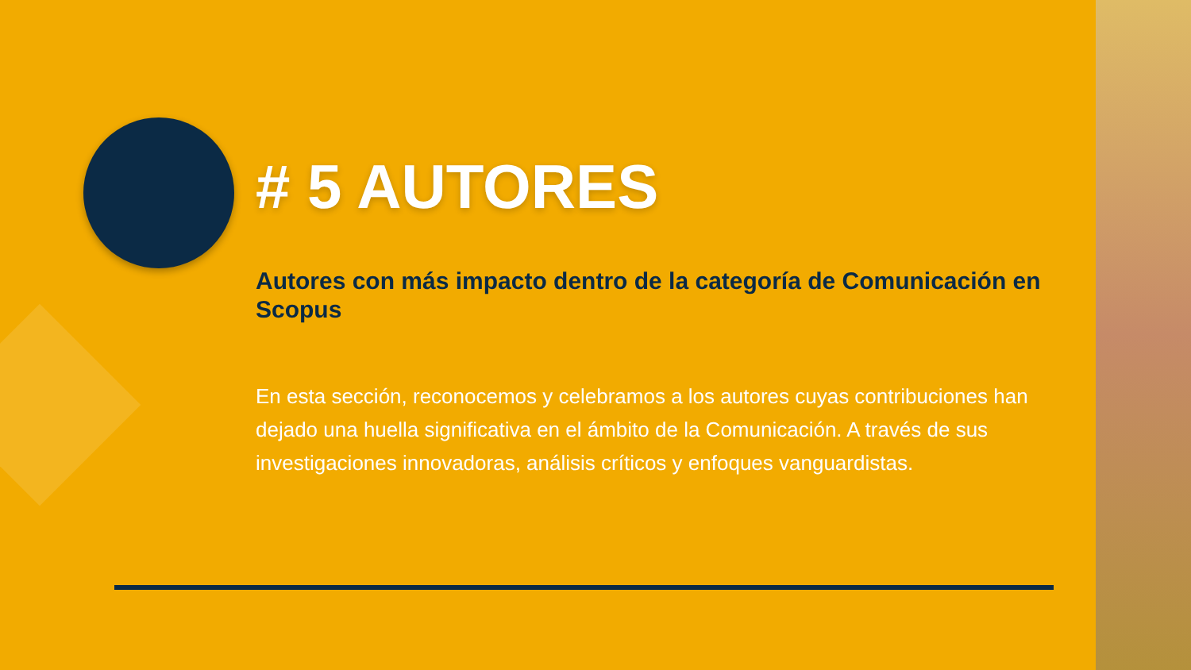# 5 AUTORES
Autores con más impacto dentro de la categoría de Comunicación en Scopus
En esta sección, reconocemos y celebramos a los autores cuyas contribuciones han dejado una huella significativa en el ámbito de la Comunicación. A través de sus investigaciones innovadoras, análisis críticos y enfoques vanguardistas.